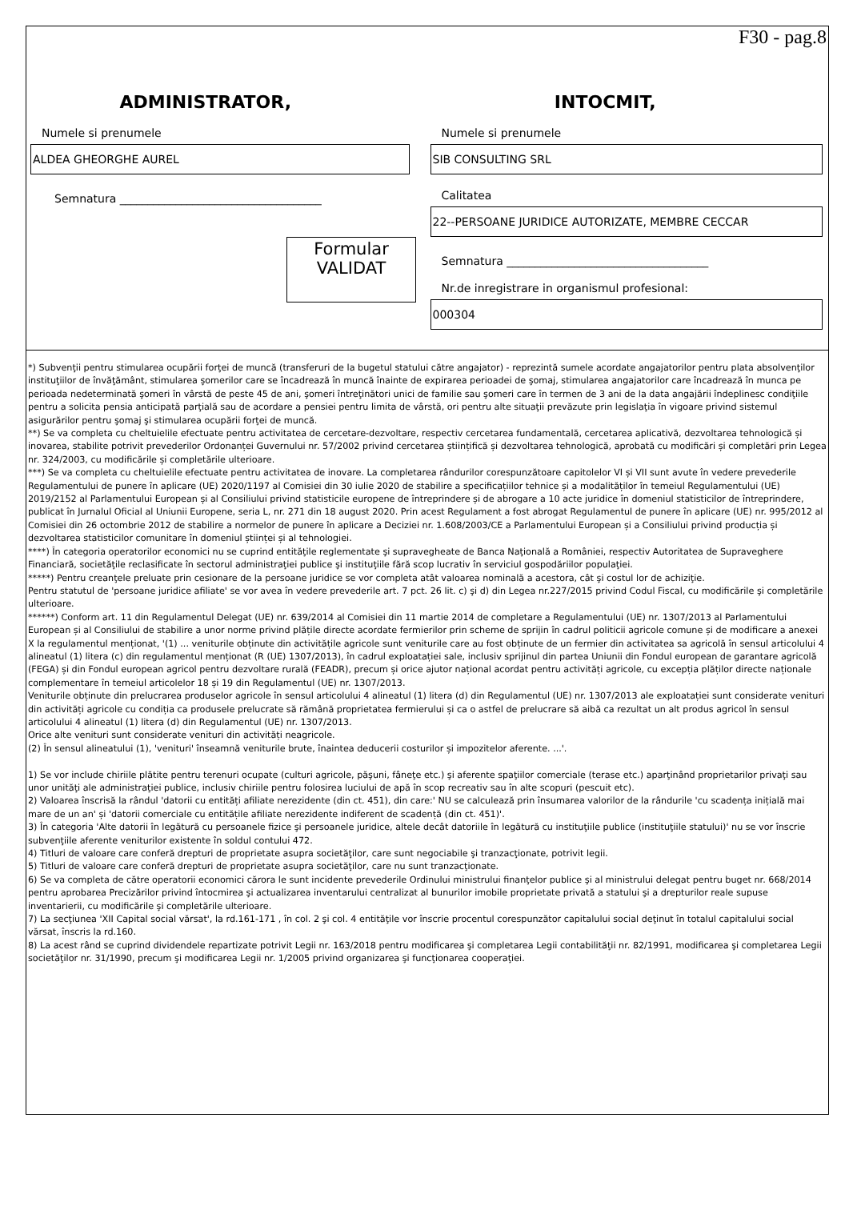F30 - pag.8
ADMINISTRATOR,
Numele si prenumele
ALDEA GHEORGHE AUREL
Semnatura ____________________________________
Formular
VALIDAT
INTOCMIT,
Numele si prenumele
SIB CONSULTING SRL
Calitatea
22--PERSOANE JURIDICE AUTORIZATE, MEMBRE CECCAR
Semnatura ____________________________________
Nr.de inregistrare in organismul profesional:
000304
*) Subvenţii pentru stimularea ocupării forţei de muncă (transferuri de la bugetul statului către angajator) - reprezintă sumele acordate angajatorilor pentru plata absolvenţilor instituţiilor de învăţământ, stimularea şomerilor care se încadrează în muncă înainte de expirarea perioadei de şomaj, stimularea angajatorilor care încadrează în munca pe perioada nedeterminată şomeri în vârstă de peste 45 de ani, şomeri întreţinători unici de familie sau şomeri care în termen de 3 ani de la data angajării îndeplinesc condiţiile pentru a solicita pensia anticipată parţială sau de acordare a pensiei pentru limita de vârstă, ori pentru alte situaţii prevăzute prin legislaţia în vigoare privind sistemul asigurărilor pentru şomaj şi stimularea ocupării forţei de muncă.
**) Se va completa cu cheltuielile efectuate pentru activitatea de cercetare-dezvoltare, respectiv cercetarea fundamentală, cercetarea aplicativă, dezvoltarea tehnologică și inovarea, stabilite potrivit prevederilor Ordonanței Guvernului nr. 57/2002 privind cercetarea științifică și dezvoltarea tehnologică, aprobată cu modificări și completări prin Legea nr. 324/2003, cu modificările și completările ulterioare.
***) Se va completa cu cheltuielile efectuate pentru activitatea de inovare. La completarea rândurilor corespunzătoare capitolelor VI și VII sunt avute în vedere prevederile Regulamentului de punere în aplicare (UE) 2020/1197 al Comisiei din 30 iulie 2020 de stabilire a specificațiilor tehnice și a modalităților în temeiul Regulamentului (UE) 2019/2152 al Parlamentului European și al Consiliului privind statisticile europene de întreprindere și de abrogare a 10 acte juridice în domeniul statisticilor de întreprindere, publicat în Jurnalul Oficial al Uniunii Europene, seria L, nr. 271 din 18 august 2020. Prin acest Regulament a fost abrogat Regulamentul de punere în aplicare (UE) nr. 995/2012 al Comisiei din 26 octombrie 2012 de stabilire a normelor de punere în aplicare a Deciziei nr. 1.608/2003/CE a Parlamentului European și a Consiliului privind producția și dezvoltarea statisticilor comunitare în domeniul științei și al tehnologiei.
****) În categoria operatorilor economici nu se cuprind entităţile reglementate şi supravegheate de Banca Naţională a României, respectiv Autoritatea de Supraveghere Financiară, societăţile reclasificate în sectorul administraţiei publice şi instituţiile fără scop lucrativ în serviciul gospodăriilor populaţiei.
*****) Pentru creanţele preluate prin cesionare de la persoane juridice se vor completa atât valoarea nominală a acestora, cât şi costul lor de achiziţie.
Pentru statutul de 'persoane juridice afiliate' se vor avea în vedere prevederile art. 7 pct. 26 lit. c) şi d) din Legea nr.227/2015 privind Codul Fiscal, cu modificările şi completările ulterioare.
******) Conform art. 11 din Regulamentul Delegat (UE) nr. 639/2014 al Comisiei din 11 martie 2014 de completare a Regulamentului (UE) nr. 1307/2013 al Parlamentului European și al Consiliului de stabilire a unor norme privind plățile directe acordate fermierilor prin scheme de sprijin în cadrul politicii agricole comune și de modificare a anexei X la regulamentul menționat, '(1) ... veniturile obținute din activitățile agricole sunt veniturile care au fost obținute de un fermier din activitatea sa agricolă în sensul articolului 4 alineatul (1) litera (c) din regulamentul menționat (R (UE) 1307/2013), în cadrul exploatației sale, inclusiv sprijinul din partea Uniunii din Fondul european de garantare agricolă (FEGA) și din Fondul european agricol pentru dezvoltare rurală (FEADR), precum și orice ajutor național acordat pentru activități agricole, cu excepția plăților directe naționale complementare în temeiul articolelor 18 și 19 din Regulamentul (UE) nr. 1307/2013.
Veniturile obținute din prelucrarea produselor agricole în sensul articolului 4 alineatul (1) litera (d) din Regulamentul (UE) nr. 1307/2013 ale exploatației sunt considerate venituri din activități agricole cu condiția ca produsele prelucrate să rămână proprietatea fermierului și ca o astfel de prelucrare să aibă ca rezultat un alt produs agricol în sensul articolului 4 alineatul (1) litera (d) din Regulamentul (UE) nr. 1307/2013.
Orice alte venituri sunt considerate venituri din activități neagricole.
(2) În sensul alineatului (1), 'venituri' înseamnă veniturile brute, înaintea deducerii costurilor și impozitelor aferente. ...'.
1) Se vor include chiriile plătite pentru terenuri ocupate (culturi agricole, păşuni, fâneţe etc.) şi aferente spaţiilor comerciale (terase etc.) aparţinând proprietarilor privaţi sau unor unităţi ale administraţiei publice, inclusiv chiriile pentru folosirea luciului de apă în scop recreativ sau în alte scopuri (pescuit etc).
2) Valoarea înscrisă la rândul 'datorii cu entități afiliate nerezidente (din ct. 451), din care:' NU se calculează prin însumarea valorilor de la rândurile 'cu scadența inițială mai mare de un an' și 'datorii comerciale cu entitățile afiliate nerezidente indiferent de scadență (din ct. 451)'.
3) În categoria 'Alte datorii în legătură cu persoanele fizice şi persoanele juridice, altele decât datoriile în legătură cu instituţiile publice (instituţiile statului)' nu se vor înscrie subvenţiile aferente veniturilor existente în soldul contului 472.
4) Titluri de valoare care conferă drepturi de proprietate asupra societăţilor, care sunt negociabile şi tranzacţionate, potrivit legii.
5) Titluri de valoare care conferă drepturi de proprietate asupra societăţilor, care nu sunt tranzacţionate.
6) Se va completa de către operatorii economici cărora le sunt incidente prevederile Ordinului ministrului finanţelor publice şi al ministrului delegat pentru buget nr. 668/2014 pentru aprobarea Precizărilor privind întocmirea şi actualizarea inventarului centralizat al bunurilor imobile proprietate privată a statului şi a drepturilor reale supuse inventarierii, cu modificările şi completările ulterioare.
7) La secţiunea 'XII Capital social vărsat', la rd.161-171 , în col. 2 şi col. 4 entităţile vor înscrie procentul corespunzător capitalului social deţinut în totalul capitalului social vărsat, înscris la rd.160.
8) La acest rând se cuprind dividendele repartizate potrivit Legii nr. 163/2018 pentru modificarea şi completarea Legii contabilităţii nr. 82/1991, modificarea şi completarea Legii societăţilor nr. 31/1990, precum şi modificarea Legii nr. 1/2005 privind organizarea şi funcţionarea cooperaţiei.